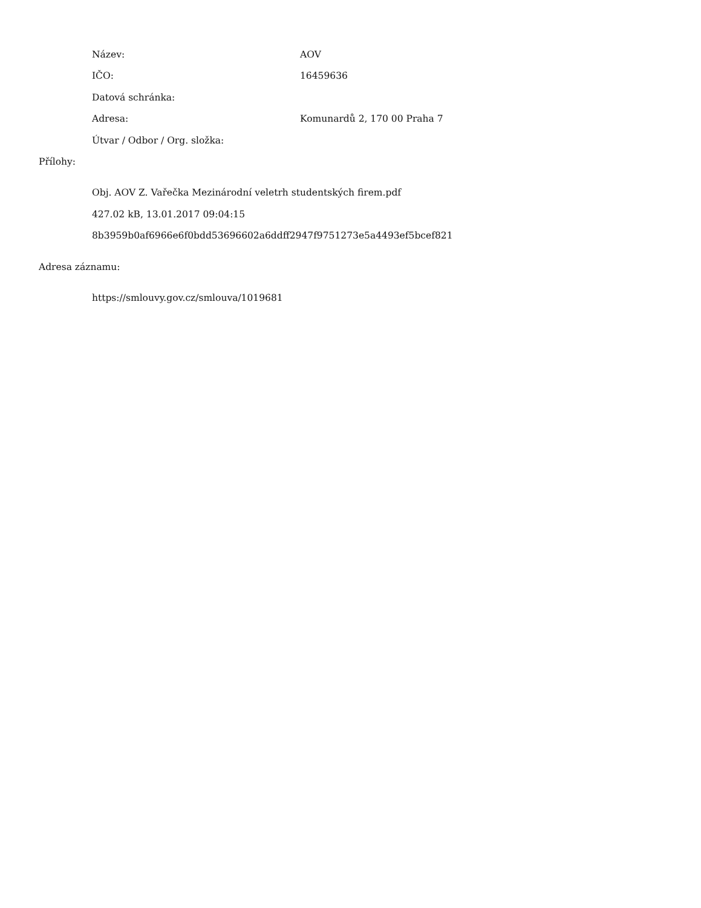Název: AOV
IČO: 16459636
Datová schránka:
Adresa: Komunardů 2, 170 00 Praha 7
Útvar / Odbor / Org. složka:
Přílohy:
Obj. AOV Z. Vařečka Mezinárodní veletrh studentských firem.pdf
427.02 kB, 13.01.2017 09:04:15
8b3959b0af6966e6f0bdd53696602a6ddff2947f9751273e5a4493ef5bcef821
Adresa záznamu:
https://smlouvy.gov.cz/smlouva/1019681